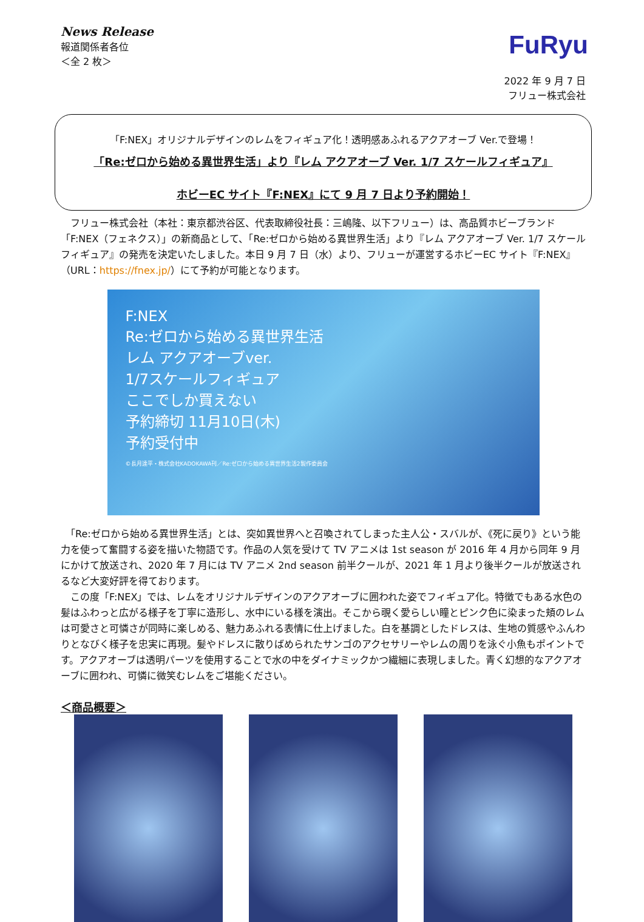News Release
報道関係者各位
＜全 2 枚＞
FuRyu
2022 年 9 月 7 日
フリュー株式会社
「F:NEX」オリジナルデザインのレムをフィギュア化！透明感あふれるアクアオーブ Ver.で登場！
「Re:ゼロから始める異世界生活」より『レム アクアオーブ Ver. 1/7 スケールフィギュア』
ホビーEC サイト『F:NEX』にて 9 月 7 日より予約開始！
　フリュー株式会社（本社：東京都渋谷区、代表取締役社長：三嶋隆、以下フリュー）は、高品質ホビーブランド「F:NEX（フェネクス）」の新商品として、「Re:ゼロから始める異世界生活」より『レム アクアオーブ Ver. 1/7 スケールフィギュア』の発売を決定いたしました。本日 9 月 7 日（水）より、フリューが運営するホビーEC サイト『F:NEX』（URL：https://fnex.jp/）にて予約が可能となります。
F:NEX
Re:ゼロから始める異世界生活
レム アクアオーブver.
1/7スケールフィギュア
ここでしか買えない
予約締切 11月10日(木)
予約受付中
©長月達平・株式会社KADOKAWA刊／Re:ゼロから始める異世界生活2製作委員会
　「Re:ゼロから始める異世界生活」とは、突如異世界へと召喚されてしまった主人公・スバルが、《死に戻り》という能力を使って奮闘する姿を描いた物語です。作品の人気を受けて TV アニメは 1st season が 2016 年 4 月から同年 9 月にかけて放送され、2020 年 7 月には TV アニメ 2nd season 前半クールが、2021 年 1 月より後半クールが放送されるなど大変好評を得ております。
　この度「F:NEX」では、レムをオリジナルデザインのアクアオーブに囲われた姿でフィギュア化。特徴でもある水色の髪はふわっと広がる様子を丁寧に造形し、水中にいる様を演出。そこから覗く愛らしい瞳とピンク色に染まった頬のレムは可愛さと可憐さが同時に楽しめる、魅力あふれる表情に仕上げました。白を基調としたドレスは、生地の質感やふんわりとなびく様子を忠実に再現。髪やドレスに散りばめられたサンゴのアクセサリーやレムの周りを泳ぐ小魚もポイントです。アクアオーブは透明パーツを使用することで水の中をダイナミックかつ繊細に表現しました。青く幻想的なアクアオーブに囲われ、可憐に微笑むレムをご堪能ください。
＜商品概要＞